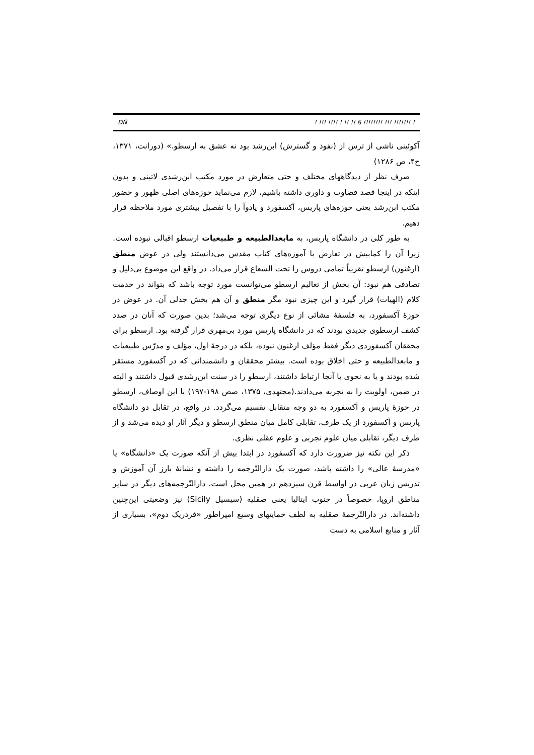ÐÑ! !!! !!!! ! !! !! ß !!!!!!!! !!! !!!!!!! !
آکوئینی ناشی از ترس از (نفوذ و گسترش) ابن‌رشد بود نه عشق به ارسطو.» (دورانت، ۱۳۷۱، ج۴، ص ۱۲۸۶)
صرف نظر از دیدگاههای مختلف و حتی متعارض در مورد مکتب ابن‌رشدی لاتینی و بدون اینکه در اینجا قصد قضاوت و داوری داشته باشیم، لازم می‌نماید حوزه‌های اصلی ظهور و حضور مکتب ابن‌رشد یعنی حوزه‌های پاریس، آکسفورد و پادوآ را با تفصیل بیشتری مورد ملاحظه قرار دهیم.
به طور کلی در دانشگاه پاریس، به مابعدالطبیعه و طبیعیات ارسطو اقبالی نبوده است. زیرا آن را کمابیش در تعارض با آموزه‌های کتاب مقدس می‌دانستند ولی در عوض منطق (ارغنون) ارسطو تقریباً تمامی دروس را تحت الشعاع قرار می‌داد. در واقع این موضوع بی‌دلیل و تصادفی هم نبود: آن بخش از تعالیم ارسطو می‌توانست مورد توجه باشد که بتواند در خدمت کلام (الهیات) قرار گیرد و این چیزی نبود مگر منطق و آن هم بخش جدلی آن. در عوض در حوزهٔ آکسفورد، به فلسفهٔ مشائی از نوع دیگری توجه می‌شد؛ بدین صورت که آنان در صدد کشف ارسطوی جدیدی بودند که در دانشگاه پاریس مورد بی‌مهری قرار گرفته بود. ارسطو برای محققان آکسفوردی دیگر فقط مؤلف ارغنون نبوده، بلکه در درجهٔ اول، مؤلف و مدرّس طبیعیات و مابعدالطبیعه و حتی اخلاق بوده است. بیشتر محققان و دانشمندانی که در آکسفورد مستقر شده بودند و یا به نحوی با آنجا ارتباط داشتند، ارسطو را در سنت ابن‌رشدی قبول داشتند و البته در ضمن، اولویت را به تجربه می‌دادند.(مجتهدی، ۱۳۷۵، صص ۱۹۸-۱۹۷) با این اوصاف، ارسطو در حوزهٔ پاریس و آکسفورد به دو وجه متقابل تقسیم می‌گردد. در واقع، در تقابل دو دانشگاه پاریس و آکسفورد از یک طرف، تقابلی کامل میان منطق ارسطو و دیگر آثار او دیده می‌شد و از طرف دیگر، تقابلی میان علوم تجربی و علوم عقلی نظری.
ذکر این نکته نیز ضرورت دارد که آکسفورد در ابتدا بیش از آنکه صورت یک «دانشگاه» یا «مدرسهٔ عالی» را داشته باشد، صورت یک دارالتّرجمه را داشته و نشانهٔ بارز آن آموزش و تدریس زبان عربی در اواسط قرن سیزدهم در همین محل است. دارالتّرجمه‌های دیگر در سایر مناطق اروپا، خصوصاً در جنوب ایتالیا یعنی صقلیه (سیسیل Sicily) نیز وضعیتی این‌چنین داشته‌اند. در دارالتّرجمهٔ صقلیه به لطف حمایتهای وسیع امپراطور «فردریک دوم»، بسیاری از آثار و منابع اسلامی به دست